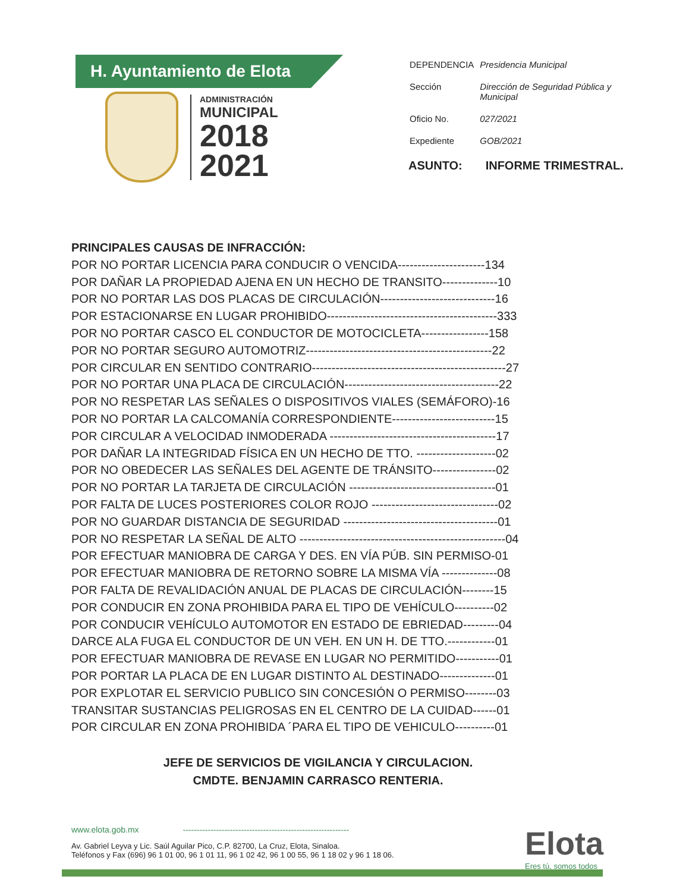H. Ayuntamiento de Elota
ADMINISTRACIÓN
MUNICIPAL
2018
2021
| DEPENDENCIA | Presidencia Municipal |
| Sección | Dirección de Seguridad Pública y Municipal |
| Oficio No. | 027/2021 |
| Expediente | GOB/2021 |
ASUNTO: INFORME TRIMESTRAL.
PRINCIPALES CAUSAS DE INFRACCIÓN:
POR NO PORTAR LICENCIA PARA CONDUCIR O VENCIDA----------------------134
POR DAÑAR LA PROPIEDAD AJENA EN UN HECHO DE TRANSITO--------------10
POR NO PORTAR LAS DOS PLACAS DE CIRCULACIÓN-----------------------------16
POR ESTACIONARSE EN LUGAR PROHIBIDO-------------------------------------------333
POR NO PORTAR CASCO EL CONDUCTOR DE MOTOCICLETA-----------------158
POR NO PORTAR SEGURO AUTOMOTRIZ-----------------------------------------------22
POR CIRCULAR EN SENTIDO CONTRARIO-------------------------------------------------27
POR NO PORTAR UNA PLACA DE CIRCULACIÓN---------------------------------------22
POR NO RESPETAR LAS SEÑALES O DISPOSITIVOS VIALES (SEMÁFORO)-16
POR NO PORTAR LA CALCOMANÍA CORRESPONDIENTE--------------------------15
POR CIRCULAR A VELOCIDAD INMODERADA ------------------------------------------17
POR DAÑAR LA INTEGRIDAD FÍSICA EN UN HECHO DE TTO. --------------------02
POR NO OBEDECER LAS SEÑALES DEL AGENTE DE TRÁNSITO----------------02
POR NO PORTAR LA TARJETA DE CIRCULACIÓN -------------------------------------01
POR FALTA DE LUCES POSTERIORES COLOR ROJO --------------------------------02
POR NO GUARDAR DISTANCIA DE SEGURIDAD ---------------------------------------01
POR NO RESPETAR LA SEÑAL DE ALTO ----------------------------------------------------04
POR EFECTUAR MANIOBRA DE CARGA Y DES. EN VÍA PÚB. SIN PERMISO-01
POR EFECTUAR MANIOBRA DE RETORNO SOBRE LA MISMA VÍA --------------08
POR FALTA DE REVALIDACIÓN ANUAL DE PLACAS DE CIRCULACIÓN--------15
POR CONDUCIR EN ZONA PROHIBIDA PARA EL TIPO DE VEHÍCULO----------02
POR CONDUCIR VEHÍCULO AUTOMOTOR EN ESTADO DE EBRIEDAD---------04
DARCE ALA FUGA EL CONDUCTOR DE UN VEH. EN UN H. DE TTO.------------01
POR EFECTUAR MANIOBRA DE REVASE EN LUGAR NO PERMITIDO-----------01
POR PORTAR LA PLACA DE EN LUGAR DISTINTO AL DESTINADO--------------01
POR EXPLOTAR EL SERVICIO PUBLICO SIN CONCESIÓN O PERMISO--------03
TRANSITAR SUSTANCIAS PELIGROSAS EN EL CENTRO DE LA CUIDAD------01
POR CIRCULAR EN ZONA PROHIBIDA ´PARA EL TIPO DE VEHICULO----------01
JEFE DE SERVICIOS DE VIGILANCIA Y CIRCULACION.
CMDTE. BENJAMIN CARRASCO RENTERIA.
www.elota.gob.mx ------------------------------------------------------------
Av. Gabriel Leyva y Lic. Saúl Aguilar Pico, C.P. 82700, La Cruz, Elota, Sinaloa.
Teléfonos y Fax (696) 96 1 01 00, 96 1 01 11, 96 1 02 42, 96 1 00 55, 96 1 18 02 y 96 1 18 06.
Elota
Eres tú, somos todos